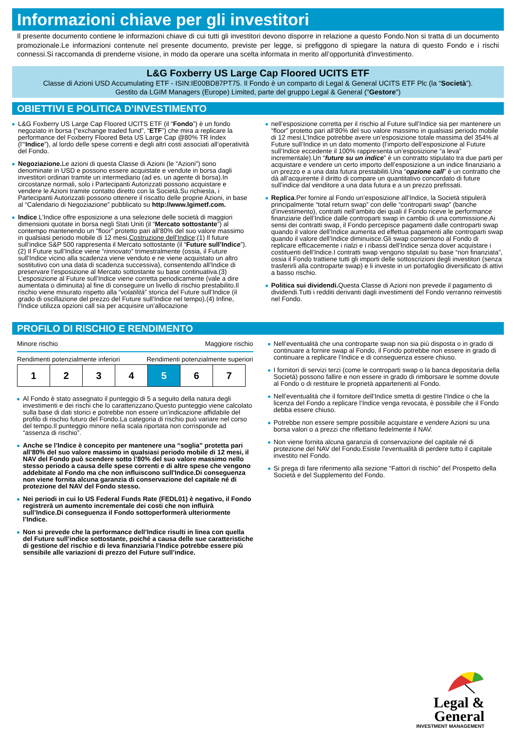Informazioni chiave per gli investitori
Il presente documento contiene le informazioni chiave di cui tutti gli investitori devono disporre in relazione a questo Fondo.Non si tratta di un documento promozionale.Le informazioni contenute nel presente documento, previste per legge, si prefiggono di spiegare la natura di questo Fondo e i rischi connessi.Si raccomanda di prenderne visione, in modo da operare una scelta informata in merito all’opportunità d'investimento.
L&G Foxberry US Large Cap Floored UCITS ETF
Classe di Azioni USD Accumulating ETF - ISIN:IE00BD87PT75. Il Fondo è un comparto di Legal & General UCITS ETF Plc (la “Società”).
Gestito da LGIM Managers (Europe) Limited, parte del gruppo Legal & General ("Gestore")
OBIETTIVI E POLITICA D’INVESTIMENTO
L&G Foxberry US Large Cap Floored UCITS ETF (il “Fondo”) è un fondo negoziato in borsa (“exchange traded fund”, “ETF”) che mira a replicare la performance del Foxberry Floored Beta US Large Cap @80% TR Index (l’“Indice”), al lordo delle spese correnti e degli altri costi associati all’operatività del Fondo.
Negoziazione. Le azioni di questa Classe di Azioni (le “Azioni”) sono denominate in USD e possono essere acquistate e vendute in borsa dagli investitori ordinari tramite un intermediario (ad es. un agente di borsa).In circostanze normali, solo i Partecipanti Autorizzati possono acquistare e vendere le Azioni tramite contatto diretto con la Società.Su richiesta, i Partecipanti Autorizzati possono ottenere il riscatto delle proprie Azioni, in base al “Calendario di Negoziazione” pubblicato su http://www.lgimetf.com.
Indice.L’Indice offre esposizione a una selezione delle società di maggiori dimensioni quotate in borsa negli Stati Uniti (il “Mercato sottostante”) al contempo mantenendo un “floor” protetto pari all’80% del suo valore massimo in qualsiasi periodo mobile di 12 mesi.Costruzione dell’Indice:(1) Il future sull’indice S&P 500 rappresenta il Mercato sottostante (il “Future sull’Indice”).(2) Il Future sull’Indice viene “rinnovato” trimestralmente (ossia, il Future sull’Indice vicino alla scadenza viene venduto e ne viene acquistato un altro sostitutivo con una data di scadenza successiva), consentendo all’Indice di preservare l’esposizione al Mercato sottostante su base continuativa.(3) L’esposizione al Future sull’Indice viene corretta periodicamente (vale a dire aumentata o diminuita) al fine di conseguire un livello di rischio prestabilito.Il rischio viene misurato rispetto alla “volatilità” storica del Future sull’Indice (il grado di oscillazione del prezzo del Future sull’Indice nel tempo).(4) Infine, l’Indice utilizza opzioni call sia per acquisire un’allocazione
nell’esposizione corretta per il rischio al Future sull’Indice sia per mantenere un “floor” protetto pari all’80% del suo valore massimo in qualsiasi periodo mobile di 12 mesi.L’Indice potrebbe avere un’esposizione totale massima del 354% al Future sull’Indice in un dato momento (l’importo dell’esposizione al Future sull’Indice eccedente il 100% rappresenta un’esposizione “a leva” incrementale).Un “future su un indice” è un contratto stipulato tra due parti per acquistare e vendere un certo importo dell’esposizione a un indice finanziario a un prezzo e a una data futura prestabiliti.Una “opzione call” è un contratto che dà all’acquirente il diritto di compare un quantitativo concordato di future sull’indice dal venditore a una data futura e a un prezzo prefissati.
Replica.Per fornire al Fondo un’esposizione all’Indice, la Società stipulerà principalmente “total return swap” con delle “controparti swap” (banche d’investimento), contratti nell’ambito dei quali il Fondo riceve le performance finanziarie dell’Indice dalle controparti swap in cambio di una commissione.Ai sensi dei contratti swap, il Fondo percepisce pagamenti dalle controparti swap quando il valore dell’Indice aumenta ed effettua pagamenti alle controparti swap quando il valore dell’Indice diminuisce.Gli swap consentono al Fondo di replicare efficacemente i rialzi e i ribassi dell’Indice senza dover acquistare i costituenti dell’Indice.I contratti swap vengono stipulati su base “non finanziata”, ossia il Fondo trattiene tutti gli importi delle sottoscrizioni degli investitori (senza trasferirli alla controparte swap) e li investe in un portafoglio diversificato di attivi a basso rischio.
Politica sui dividendi. Questa Classe di Azioni non prevede il pagamento di dividendi.Tutti i redditi derivanti dagli investimenti del Fondo verranno reinvestiti nel Fondo.
PROFILO DI RISCHIO E RENDIMENTO
Minore rischio Maggiore rischio
Rendimenti potenzialmente inferiori Rendimenti potenzialmente superiori
| 1 | 2 | 3 | 4 | 5 | 6 | 7 |
Al Fondo è stato assegnato il punteggio di 5 a seguito della natura degli investimenti e dei rischi che lo caratterizzano.Questo punteggio viene calcolato sulla base di dati storici e potrebbe non essere un’indicazione affidabile del profilo di rischio futuro del Fondo.La categoria di rischio può variare nel corso del tempo.Il punteggio minore nella scala riportata non corrisponde ad “assenza di rischio”.
Anche se l’Indice è concepito per mantenere una “soglia” protetta pari all’80% del suo valore massimo in qualsiasi periodo mobile di 12 mesi, il NAV del Fondo può scendere sotto l’80% del suo valore massimo nello stesso periodo a causa delle spese correnti e di altre spese che vengono addebitate al Fondo ma che non influiscono sull'Indice.Di conseguenza non viene fornita alcuna garanzia di conservazione del capitale né di protezione del NAV del Fondo stesso.
Nei periodi in cui lo US Federal Funds Rate (FEDL01) è negativo, il Fondo registrerà un aumento incrementale dei costi che non influirà sull’Indice.Di conseguenza il Fondo sottoperformerà ulteriormente l’Indice.
Non si prevede che la performance dell’Indice risulti in linea con quella del Future sull’indice sottostante, poiché a causa delle sue caratteristiche di gestione del rischio e di leva finanziaria l’Indice potrebbe essere più sensibile alle variazioni di prezzo del Future sull’indice.
Nell’eventualità che una controparte swap non sia più disposta o in grado di continuare a fornire swap al Fondo, il Fondo potrebbe non essere in grado di continuare a replicare l’Indice e di conseguenza essere chiuso.
I fornitori di servizi terzi (come le controparti swap o la banca depositaria della Società) possono fallire e non essere in grado di rimborsare le somme dovute al Fondo o di restituire le proprietà appartenenti al Fondo.
Nell’eventualità che il fornitore dell’Indice smetta di gestire l’Indice o che la licenza del Fondo a replicare l’Indice venga revocata, è possibile che il Fondo debba essere chiuso.
Potrebbe non essere sempre possibile acquistare e vendere Azioni su una borsa valori o a prezzi che riflettano fedelmente il NAV.
Non viene fornita alcuna garanzia di conservazione del capitale né di protezione del NAV del Fondo.Esiste l’eventualità di perdere tutto il capitale investito nel Fondo.
Si prega di fare riferimento alla sezione “Fattori di rischio” del Prospetto della Società e del Supplemento del Fondo.
Legal &
General
INVESTMENT MANAGEMENT